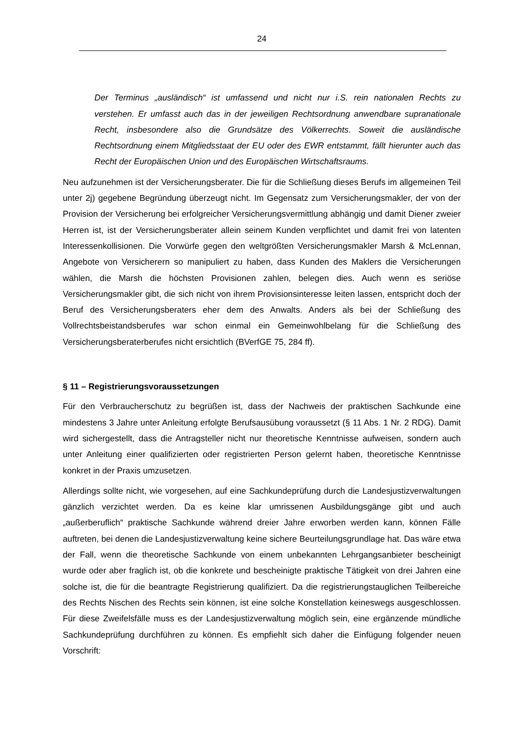24
Der Terminus „ausländisch“ ist umfassend und nicht nur i.S. rein nationalen Rechts zu verstehen. Er umfasst auch das in der jeweiligen Rechtsordnung anwendbare supranationale Recht, insbesondere also die Grundsätze des Völkerrechts. Soweit die ausländische Rechtsordnung einem Mitgliedsstaat der EU oder des EWR entstammt, fällt hierunter auch das Recht der Europäischen Union und des Europäischen Wirtschaftsraums.
Neu aufzunehmen ist der Versicherungsberater. Die für die Schließung dieses Berufs im allgemeinen Teil unter 2j) gegebene Begründung überzeugt nicht. Im Gegensatz zum Versicherungsmakler, der von der Provision der Versicherung bei erfolgreicher Versicherungsvermittlung abhängig und damit Diener zweier Herren ist, ist der Versicherungsberater allein seinem Kunden verpflichtet und damit frei von latenten Interessenkollisionen. Die Vorwürfe gegen den weltgrößten Versicherungsmakler Marsh & McLennan, Angebote von Versicherern so manipuliert zu haben, dass Kunden des Maklers die Versicherungen wählen, die Marsh die höchsten Provisionen zahlen, belegen dies. Auch wenn es seriöse Versicherungsmakler gibt, die sich nicht von ihrem Provisionsinteresse leiten lassen, entspricht doch der Beruf des Versicherungsberaters eher dem des Anwalts. Anders als bei der Schließung des Vollrechtsbeistandsberufes war schon einmal ein Gemeinwohlbelang für die Schließung des Versicherungsberaterberufes nicht ersichtlich (BVerfGE 75, 284 ff).
§ 11 – Registrierungsvoraussetzungen
Für den Verbraucherschutz zu begrüßen ist, dass der Nachweis der praktischen Sachkunde eine mindestens 3 Jahre unter Anleitung erfolgte Berufsausübung voraussetzt (§ 11 Abs. 1 Nr. 2 RDG). Damit wird sichergestellt, dass die Antragsteller nicht nur theoretische Kenntnisse aufweisen, sondern auch unter Anleitung einer qualifizierten oder registrierten Person gelernt haben, theoretische Kenntnisse konkret in der Praxis umzusetzen.
Allerdings sollte nicht, wie vorgesehen, auf eine Sachkundeprüfung durch die Landesjustizverwaltungen gänzlich verzichtet werden. Da es keine klar umrissenen Ausbildungsgänge gibt und auch „außerberuflich“ praktische Sachkunde während dreier Jahre erworben werden kann, können Fälle auftreten, bei denen die Landesjustizverwaltung keine sichere Beurteilungsgrundlage hat. Das wäre etwa der Fall, wenn die theoretische Sachkunde von einem unbekannten Lehrgangsanbieter bescheinigt wurde oder aber fraglich ist, ob die konkrete und bescheinigte praktische Tätigkeit von drei Jahren eine solche ist, die für die beantragte Registrierung qualifiziert. Da die registrierungstauglichen Teilbereiche des Rechts Nischen des Rechts sein können, ist eine solche Konstellation keineswegs ausgeschlossen. Für diese Zweifelsfälle muss es der Landesjustizverwaltung möglich sein, eine ergänzende mündliche Sachkundeprüfung durchführen zu können. Es empfiehlt sich daher die Einfügung folgender neuen Vorschrift: